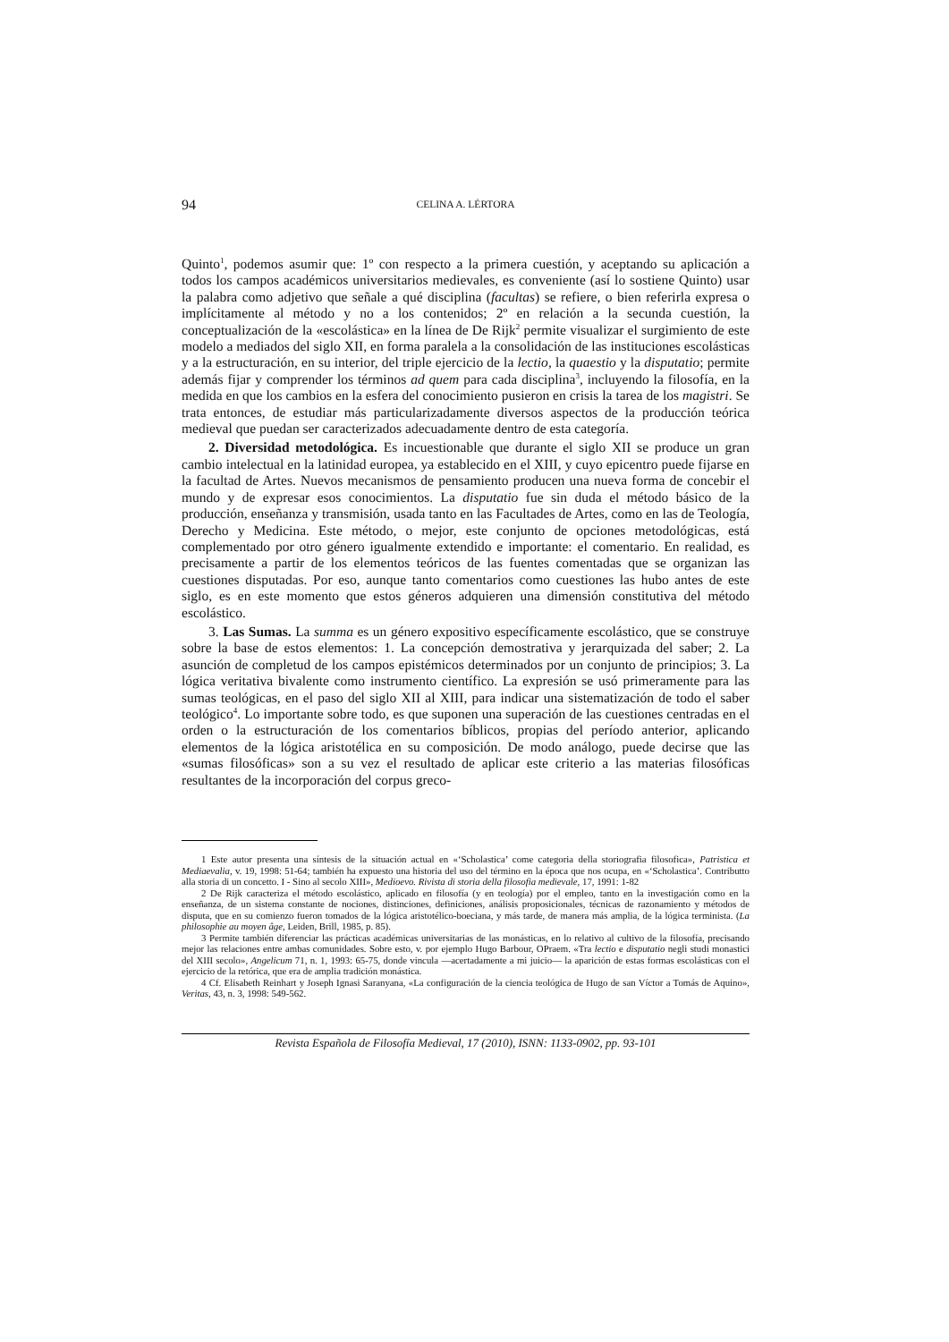94 CELINA A. LÉRTORA
Quinto<sup>1</sup>, podemos asumir que: 1º con respecto a la primera cuestión, y aceptando su aplicación a todos los campos académicos universitarios medievales, es conveniente (así lo sostiene Quinto) usar la palabra como adjetivo que señale a qué disciplina (facultas) se refiere, o bien referirla expresa o implícitamente al método y no a los contenidos; 2º en relación a la secunda cuestión, la conceptualización de la «escolástica» en la línea de De Rijk<sup>2</sup> permite visualizar el surgimiento de este modelo a mediados del siglo XII, en forma paralela a la consolidación de las instituciones escolásticas y a la estructuración, en su interior, del triple ejercicio de la lectio, la quaestio y la disputatio; permite además fijar y comprender los términos ad quem para cada disciplina<sup>3</sup>, incluyendo la filosofía, en la medida en que los cambios en la esfera del conocimiento pusieron en crisis la tarea de los magistri. Se trata entonces, de estudiar más particularizadamente diversos aspectos de la producción teórica medieval que puedan ser caracterizados adecuadamente dentro de esta categoría.
2. Diversidad metodológica. Es incuestionable que durante el siglo XII se produce un gran cambio intelectual en la latinidad europea, ya establecido en el XIII, y cuyo epicentro puede fijarse en la facultad de Artes. Nuevos mecanismos de pensamiento producen una nueva forma de concebir el mundo y de expresar esos conocimientos. La disputatio fue sin duda el método básico de la producción, enseñanza y transmisión, usada tanto en las Facultades de Artes, como en las de Teología, Derecho y Medicina. Este método, o mejor, este conjunto de opciones metodológicas, está complementado por otro género igualmente extendido e importante: el comentario. En realidad, es precisamente a partir de los elementos teóricos de las fuentes comentadas que se organizan las cuestiones disputadas. Por eso, aunque tanto comentarios como cuestiones las hubo antes de este siglo, es en este momento que estos géneros adquieren una dimensión constitutiva del método escolástico.
3. Las Sumas. La summa es un género expositivo específicamente escolástico, que se construye sobre la base de estos elementos: 1. La concepción demostrativa y jerarquizada del saber; 2. La asunción de completud de los campos epistémicos determinados por un conjunto de principios; 3. La lógica veritativa bivalente como instrumento científico. La expresión se usó primeramente para las sumas teológicas, en el paso del siglo XII al XIII, para indicar una sistematización de todo el saber teológico<sup>4</sup>. Lo importante sobre todo, es que suponen una superación de las cuestiones centradas en el orden o la estructuración de los comentarios bíblicos, propias del período anterior, aplicando elementos de la lógica aristotélica en su composición. De modo análogo, puede decirse que las «sumas filosóficas» son a su vez el resultado de aplicar este criterio a las materias filosóficas resultantes de la incorporación del corpus greco-
1 Este autor presenta una síntesis de la situación actual en «‘Scholastica’ come categoria della storiografia filosofica», Patristica et Mediaevalia, v. 19, 1998: 51-64; también ha expuesto una historia del uso del término en la época que nos ocupa, en «‘Scholastica’. Contributto alla storia di un concetto. I - Sino al secolo XIII», Medioevo. Rivista di storia della filosofia medievale, 17, 1991: 1-82
2 De Rijk caracteriza el método escolástico, aplicado en filosofía (y en teología) por el empleo, tanto en la investigación como en la enseñanza, de un sistema constante de nociones, distinciones, definiciones, análisis proposicionales, técnicas de razonamiento y métodos de disputa, que en su comienzo fueron tomados de la lógica aristotélico-boeciana, y más tarde, de manera más amplia, de la lógica terminista. (La philosophie au moyen âge, Leiden, Brill, 1985, p. 85).
3 Permite también diferenciar las prácticas académicas universitarias de las monásticas, en lo relativo al cultivo de la filosofía, precisando mejor las relaciones entre ambas comunidades. Sobre esto, v. por ejemplo Hugo Barbour, OPraem. «Tra lectio e disputatio negli studi monastici del XIII secolo», Angelicum 71, n. 1, 1993: 65-75, donde vincula —acertadamente a mi juicio— la aparición de estas formas escolásticas con el ejercicio de la retórica, que era de amplia tradición monástica.
4 Cf. Elisabeth Reinhart y Joseph Ignasi Saranyana, «La configuración de la ciencia teológica de Hugo de san Víctor a Tomás de Aquino», Veritas, 43, n. 3, 1998: 549-562.
Revista Española de Filosofía Medieval, 17 (2010), ISNN: 1133-0902, pp. 93-101